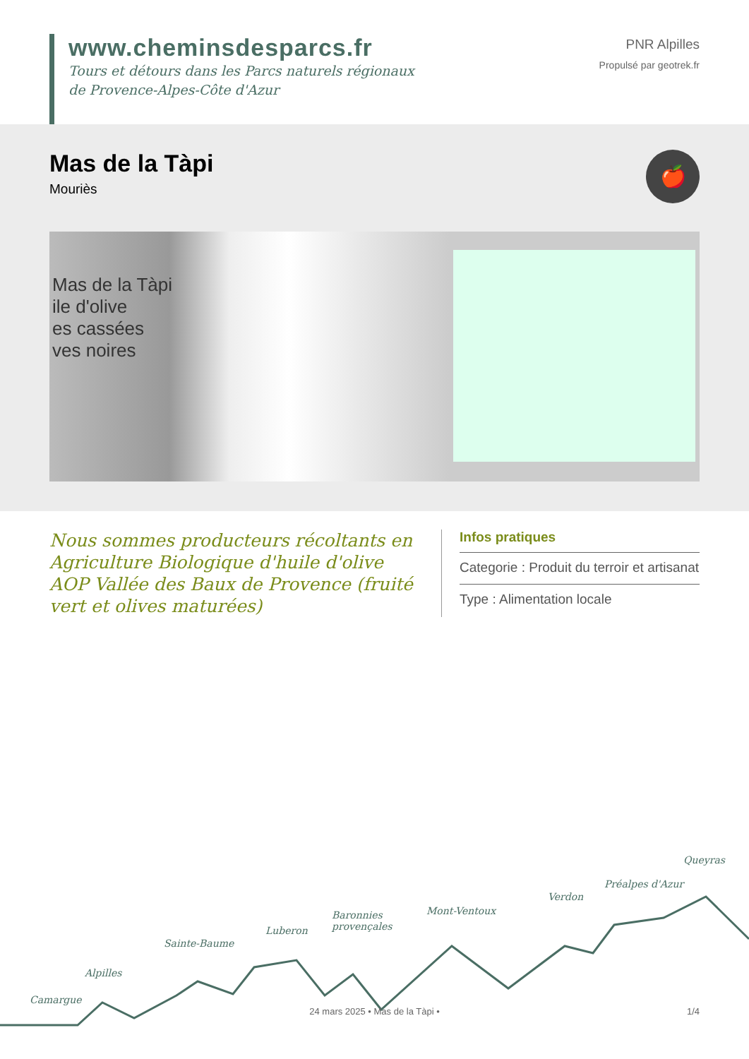www.cheminsdesparcs.fr
Tours et détours dans les Parcs naturels régionaux
de Provence-Alpes-Côte d'Azur
PNR Alpilles
Propulsé par geotrek.fr
Mas de la Tàpi
Mouriès
🍎
Mas de la Tàpi
ile d'olive
es cassées
ves noires
Nous sommes producteurs récoltants en Agriculture Biologique d'huile d'olive AOP Vallée des Baux de Provence (fruité vert et olives maturées)
Infos pratiques
Categorie : Produit du terroir et artisanat
Type : Alimentation locale
Camargue
Alpilles
Sainte-Baume
Luberon
Baronnies
provençales
Mont-Ventoux
Verdon
Préalpes d'Azur
Queyras
24 mars 2025 • Mas de la Tàpi •
1/4